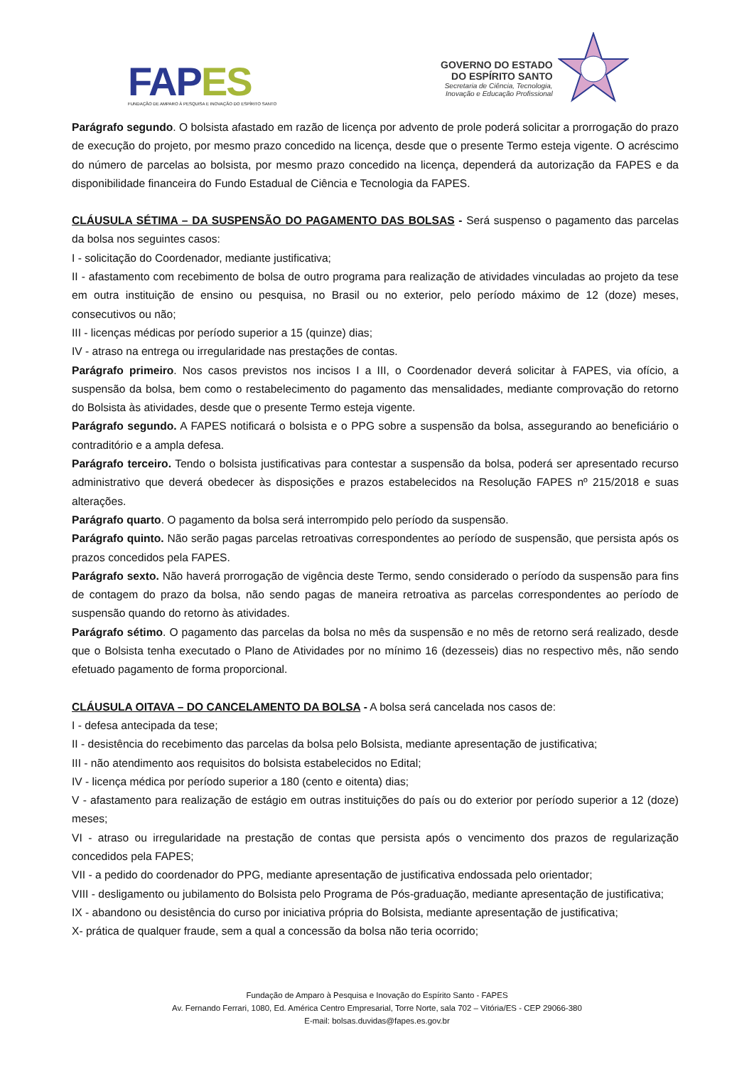FAP ES
FUNDAÇÃO DE AMPARO À PESQUISA E INOVAÇÃO DO ESPÍRITO SANTO
GOVERNO DO ESTADO
DO ESPÍRITO SANTO
Secretaria de Ciência, Tecnologia,
Inovação e Educação Profissional
Parágrafo segundo. O bolsista afastado em razão de licença por advento de prole poderá solicitar a prorrogação do prazo de execução do projeto, por mesmo prazo concedido na licença, desde que o presente Termo esteja vigente. O acréscimo do número de parcelas ao bolsista, por mesmo prazo concedido na licença, dependerá da autorização da FAPES e da disponibilidade financeira do Fundo Estadual de Ciência e Tecnologia da FAPES.
CLÁUSULA SÉTIMA – DA SUSPENSÃO DO PAGAMENTO DAS BOLSAS - Será suspenso o pagamento das parcelas da bolsa nos seguintes casos:
I - solicitação do Coordenador, mediante justificativa;
II - afastamento com recebimento de bolsa de outro programa para realização de atividades vinculadas ao projeto da tese em outra instituição de ensino ou pesquisa, no Brasil ou no exterior, pelo período máximo de 12 (doze) meses, consecutivos ou não;
III - licenças médicas por período superior a 15 (quinze) dias;
IV - atraso na entrega ou irregularidade nas prestações de contas.
Parágrafo primeiro. Nos casos previstos nos incisos I a III, o Coordenador deverá solicitar à FAPES, via ofício, a suspensão da bolsa, bem como o restabelecimento do pagamento das mensalidades, mediante comprovação do retorno do Bolsista às atividades, desde que o presente Termo esteja vigente.
Parágrafo segundo. A FAPES notificará o bolsista e o PPG sobre a suspensão da bolsa, assegurando ao beneficiário o contraditório e a ampla defesa.
Parágrafo terceiro. Tendo o bolsista justificativas para contestar a suspensão da bolsa, poderá ser apresentado recurso administrativo que deverá obedecer às disposições e prazos estabelecidos na Resolução FAPES nº 215/2018 e suas alterações.
Parágrafo quarto. O pagamento da bolsa será interrompido pelo período da suspensão.
Parágrafo quinto. Não serão pagas parcelas retroativas correspondentes ao período de suspensão, que persista após os prazos concedidos pela FAPES.
Parágrafo sexto. Não haverá prorrogação de vigência deste Termo, sendo considerado o período da suspensão para fins de contagem do prazo da bolsa, não sendo pagas de maneira retroativa as parcelas correspondentes ao período de suspensão quando do retorno às atividades.
Parágrafo sétimo. O pagamento das parcelas da bolsa no mês da suspensão e no mês de retorno será realizado, desde que o Bolsista tenha executado o Plano de Atividades por no mínimo 16 (dezesseis) dias no respectivo mês, não sendo efetuado pagamento de forma proporcional.
CLÁUSULA OITAVA – DO CANCELAMENTO DA BOLSA - A bolsa será cancelada nos casos de:
I - defesa antecipada da tese;
II - desistência do recebimento das parcelas da bolsa pelo Bolsista, mediante apresentação de justificativa;
III - não atendimento aos requisitos do bolsista estabelecidos no Edital;
IV - licença médica por período superior a 180 (cento e oitenta) dias;
V - afastamento para realização de estágio em outras instituições do país ou do exterior por período superior a 12 (doze) meses;
VI - atraso ou irregularidade na prestação de contas que persista após o vencimento dos prazos de regularização concedidos pela FAPES;
VII - a pedido do coordenador do PPG, mediante apresentação de justificativa endossada pelo orientador;
VIII - desligamento ou jubilamento do Bolsista pelo Programa de Pós-graduação, mediante apresentação de justificativa;
IX - abandono ou desistência do curso por iniciativa própria do Bolsista, mediante apresentação de justificativa;
X- prática de qualquer fraude, sem a qual a concessão da bolsa não teria ocorrido;
Fundação de Amparo à Pesquisa e Inovação do Espírito Santo - FAPES
Av. Fernando Ferrari, 1080, Ed. América Centro Empresarial, Torre Norte, sala 702 – Vitória/ES - CEP 29066-380
E-mail: bolsas.duvidas@fapes.es.gov.br